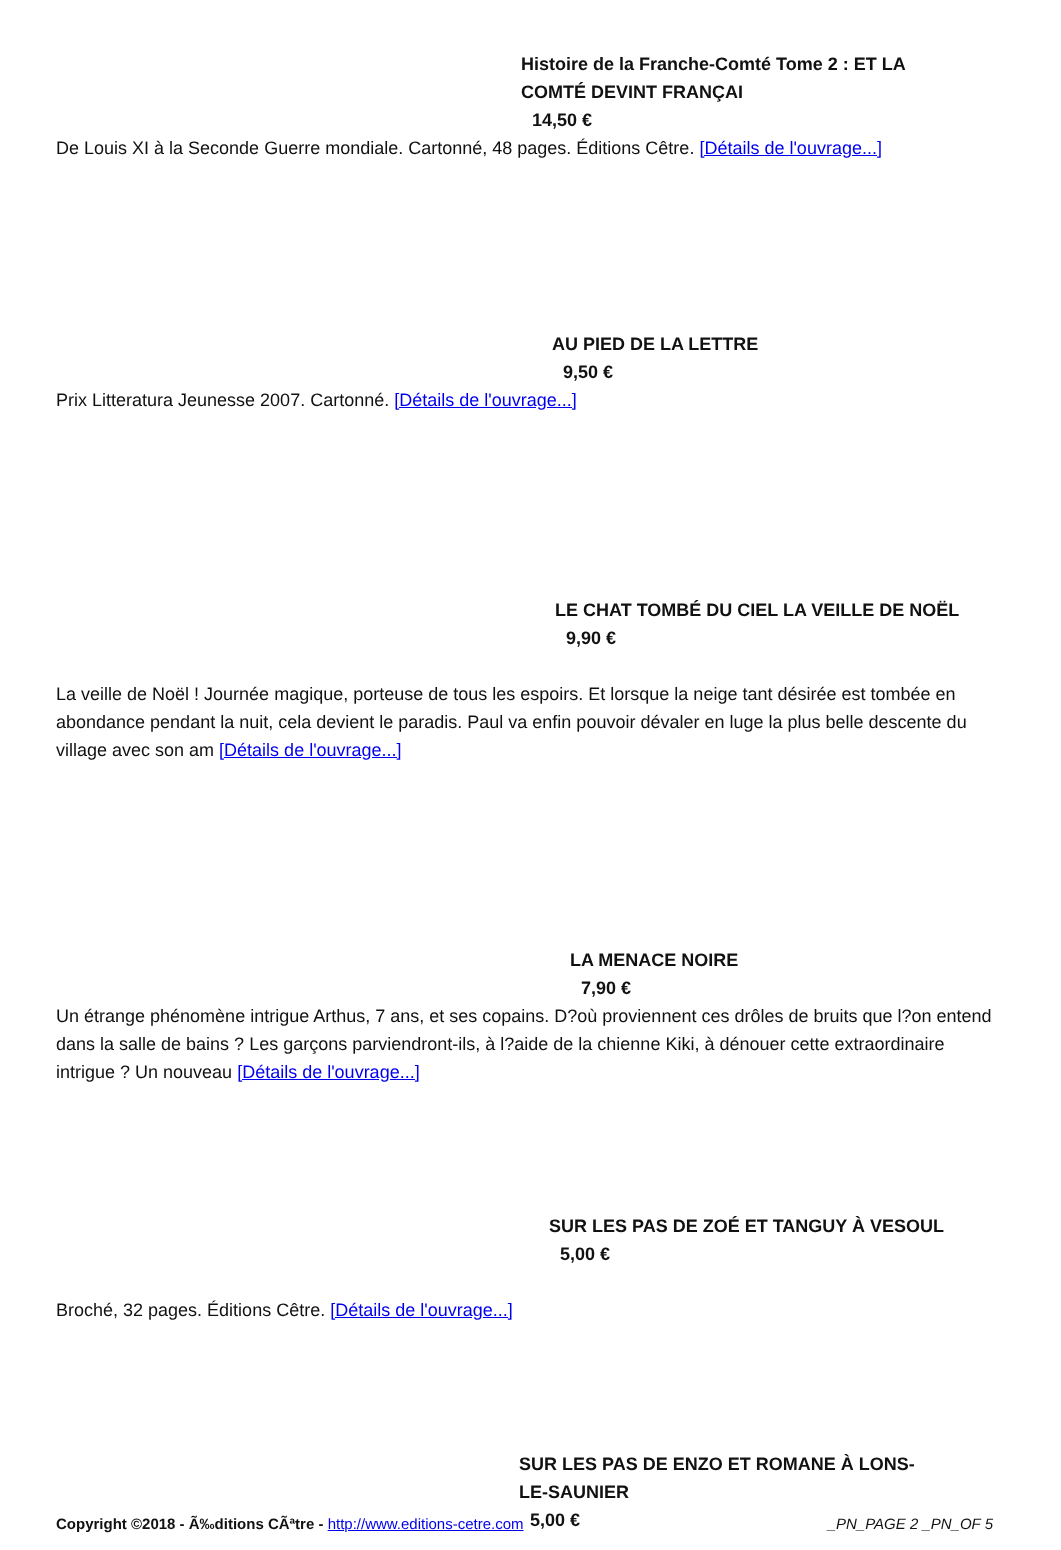Histoire de la Franche-Comté Tome 2 : ET LA COMTÉ DEVINT FRANÇAI
14,50 €
De Louis XI à la Seconde Guerre mondiale. Cartonné, 48 pages. Éditions Cêtre. [Détails de l'ouvrage...]
AU PIED DE LA LETTRE
9,50 €
Prix Litteratura Jeunesse 2007. Cartonné. [Détails de l'ouvrage...]
LE CHAT TOMBÉ DU CIEL LA VEILLE DE NOËL
9,90 €
La veille de Noël ! Journée magique, porteuse de tous les espoirs. Et lorsque la neige tant désirée est tombée en abondance pendant la nuit, cela devient le paradis. Paul va enfin pouvoir dévaler en luge la plus belle descente du village avec son am [Détails de l'ouvrage...]
LA MENACE NOIRE
7,90 €
Un étrange phénomène intrigue Arthus, 7 ans, et ses copains. D?où proviennent ces drôles de bruits que l?on entend dans la salle de bains ? Les garçons parviendront-ils, à l?aide de la chienne Kiki, à dénouer cette extraordinaire intrigue ? Un nouveau [Détails de l'ouvrage...]
SUR LES PAS DE ZOÉ ET TANGUY À VESOUL
5,00 €
Broché, 32 pages. Éditions Cêtre. [Détails de l'ouvrage...]
SUR LES PAS DE ENZO ET ROMANE À LONS-LE-SAUNIER
5,00 €
Copyright ©2018 - Ã‰ditions CÃªtre - http://www.editions-cetre.com _PN_PAGE 2 _PN_OF 5